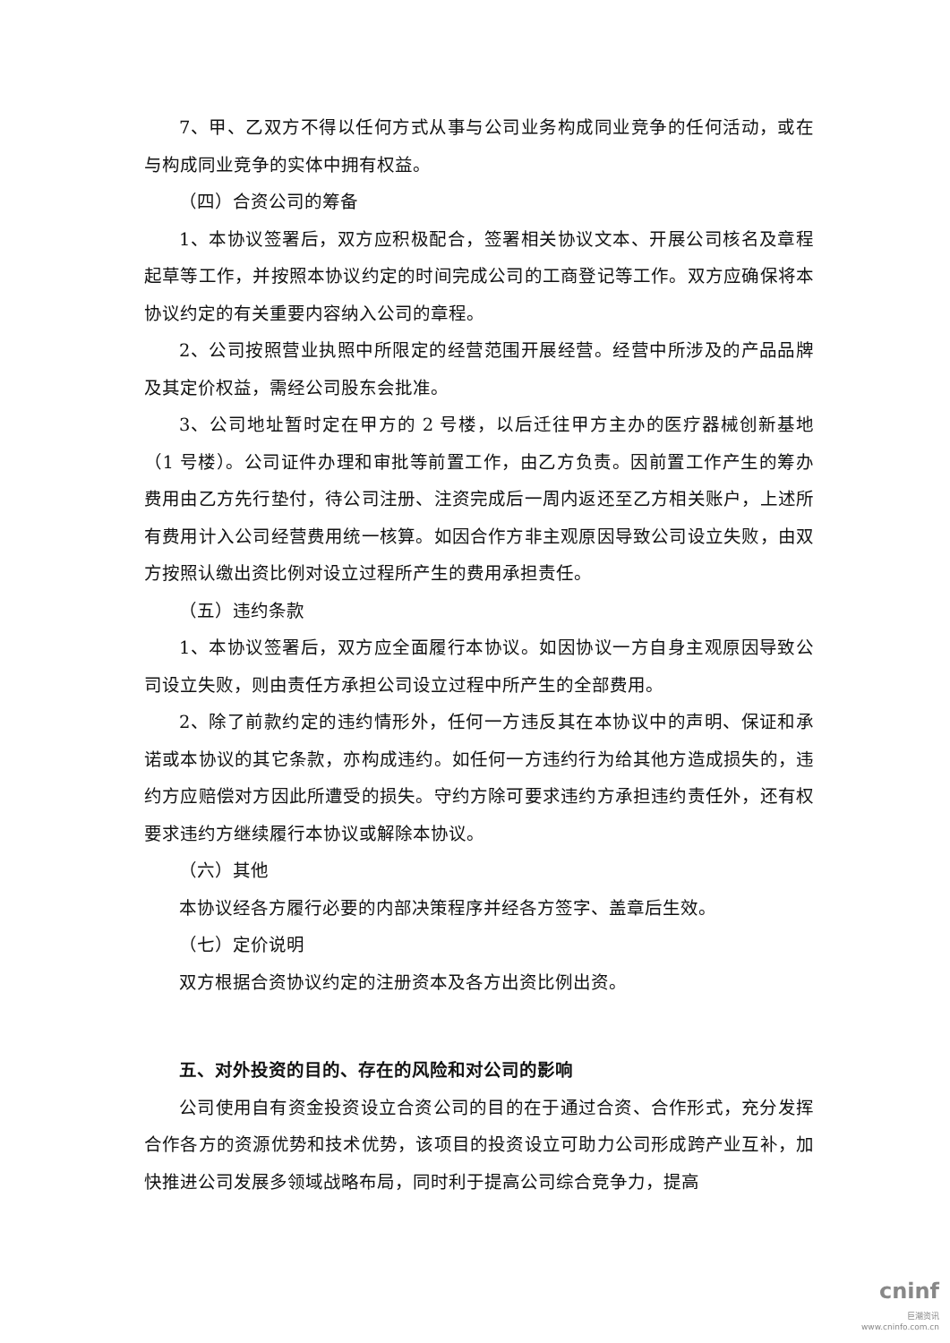7、甲、乙双方不得以任何方式从事与公司业务构成同业竞争的任何活动，或在与构成同业竞争的实体中拥有权益。
（四）合资公司的筹备
1、本协议签署后，双方应积极配合，签署相关协议文本、开展公司核名及章程起草等工作，并按照本协议约定的时间完成公司的工商登记等工作。双方应确保将本协议约定的有关重要内容纳入公司的章程。
2、公司按照营业执照中所限定的经营范围开展经营。经营中所涉及的产品品牌及其定价权益，需经公司股东会批准。
3、公司地址暂时定在甲方的 2 号楼，以后迁往甲方主办的医疗器械创新基地（1 号楼）。公司证件办理和审批等前置工作，由乙方负责。因前置工作产生的筹办费用由乙方先行垫付，待公司注册、注资完成后一周内返还至乙方相关账户，上述所有费用计入公司经营费用统一核算。如因合作方非主观原因导致公司设立失败，由双方按照认缴出资比例对设立过程所产生的费用承担责任。
（五）违约条款
1、本协议签署后，双方应全面履行本协议。如因协议一方自身主观原因导致公司设立失败，则由责任方承担公司设立过程中所产生的全部费用。
2、除了前款约定的违约情形外，任何一方违反其在本协议中的声明、保证和承诺或本协议的其它条款，亦构成违约。如任何一方违约行为给其他方造成损失的，违约方应赔偿对方因此所遭受的损失。守约方除可要求违约方承担违约责任外，还有权要求违约方继续履行本协议或解除本协议。
（六）其他
本协议经各方履行必要的内部决策程序并经各方签字、盖章后生效。
（七）定价说明
双方根据合资协议约定的注册资本及各方出资比例出资。
五、对外投资的目的、存在的风险和对公司的影响
公司使用自有资金投资设立合资公司的目的在于通过合资、合作形式，充分发挥合作各方的资源优势和技术优势，该项目的投资设立可助力公司形成跨产业互补，加快推进公司发展多领域战略布局，同时利于提高公司综合竞争力，提高
cninf
巨潮资讯
www.cninfo.com.cn